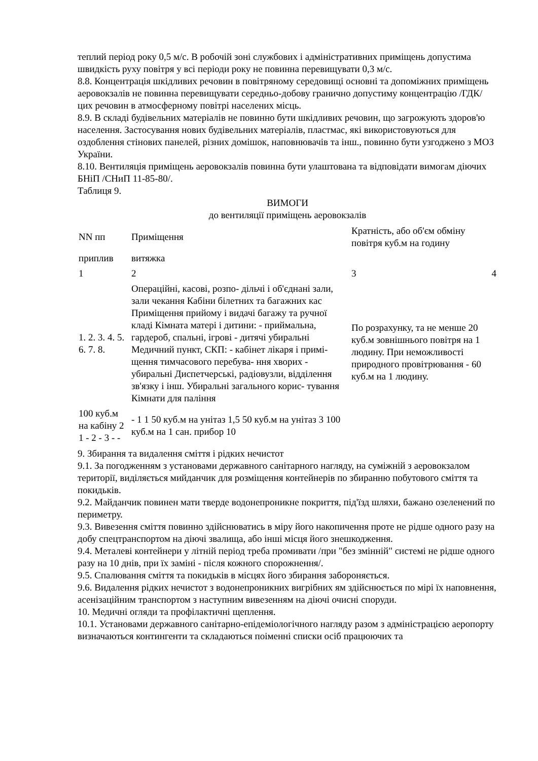теплий період року 0,5 м/с. В робочій зоні службових і адміністративних приміщень допустима швидкість руху повітря у всі періоди року не повинна перевищувати 0,3 м/с.
8.8. Концентрація шкідливих речовин в повітряному середовищі основні та допоміжних приміщень аеровокзалів не повинна перевищувати середньо-добову гранично допустиму концентрацію /ГДК/ цих речовин в атмосферному повітрі населених місць.
8.9. В складі будівельних матеріалів не повинно бути шкідливих речовин, що загрожують здоров'ю населення. Застосування нових будівельних матеріалів, пластмас, які використовуються для оздоблення стінових панелей, різних домішок, наповнювачів та інш., повинно бути узгоджено з МОЗ України.
8.10. Вентиляція приміщень аеровокзалів повинна бути улаштована та відповідати вимогам діючих БНіП /СНиП 11-85-80/.
Таблиця 9.
ВИМОГИ
до вентиляції приміщень аеровокзалів
| NN пп | Приміщення | Кратність, або об'єм обміну повітря куб.м на годину | |
| приплив | витяжка | | |
| 1 | 2 | 3 | 4 |
| 1. 2. 3. 4. 5. 6. 7. 8. | Операційні, касові, розпо- дільчі і об'єднані зали, зали чекання Кабіни білетних та багажних кас Приміщення прийому і видачі багажу та ручної кладі Кімната матері і дитини: - приймальна, гардероб, спальні, ігрові - дитячі убиральні Медичний пункт, СКП: - кабінет лікаря і примі- щення тимчасового перебува- ння хворих - убиральні Диспетчерські, радіовузли, відділення зв'язку і інш. Убиральні загального корис- тування Кімнати для паління | По розрахунку, та не менше 20 куб.м зовнішнього повітря на 1 людину. При неможливості природного провітрювання - 60 куб.м на 1 людину. | |
| 100 куб.м на кабіну 2 1 - 2 - 3 - - | - 1 1 50 куб.м на унітаз 1,5 50 куб.м на унітаз 3 100 куб.м на 1 сан. прибор 10 | | |
9. Збирання та видалення сміття і рідких нечистот
9.1. За погодженням з установами державного санітарного нагляду, на суміжній з аеровокзалом території, виділяється мийданчик для розміщення контейнерів по збиранню побутового сміття та покидьків.
9.2. Майданчик повинен мати тверде водонепроникне покриття, під'їзд шляхи, бажано озеленений по периметру.
9.3. Вивезення сміття повинно здійснюватись в міру його накопичення проте не рідше одного разу на добу спецтранспортом на діючі звалища, або інші місця його знешкодження.
9.4. Металеві контейнери у літній період треба промивати /при "без змінній" системі не рідше одного разу на 10 днів, при їх заміні - після кожного спорожнення/.
9.5. Спалювання сміття та покидьків в місцях його збирання забороняється.
9.6. Видалення рідких нечистот з водонепроникних вигрібних ям здійснюється по мірі їх наповнення, асенізаційним транспортом з наступним вивезенням на діючі очисні споруди.
10. Медичні огляди та профілактичні щеплення.
10.1. Установами державного санітарно-епідеміологічного нагляду разом з адміністрацією аеропорту визначаються контингенти та складаються поіменні списки осіб працюючих та